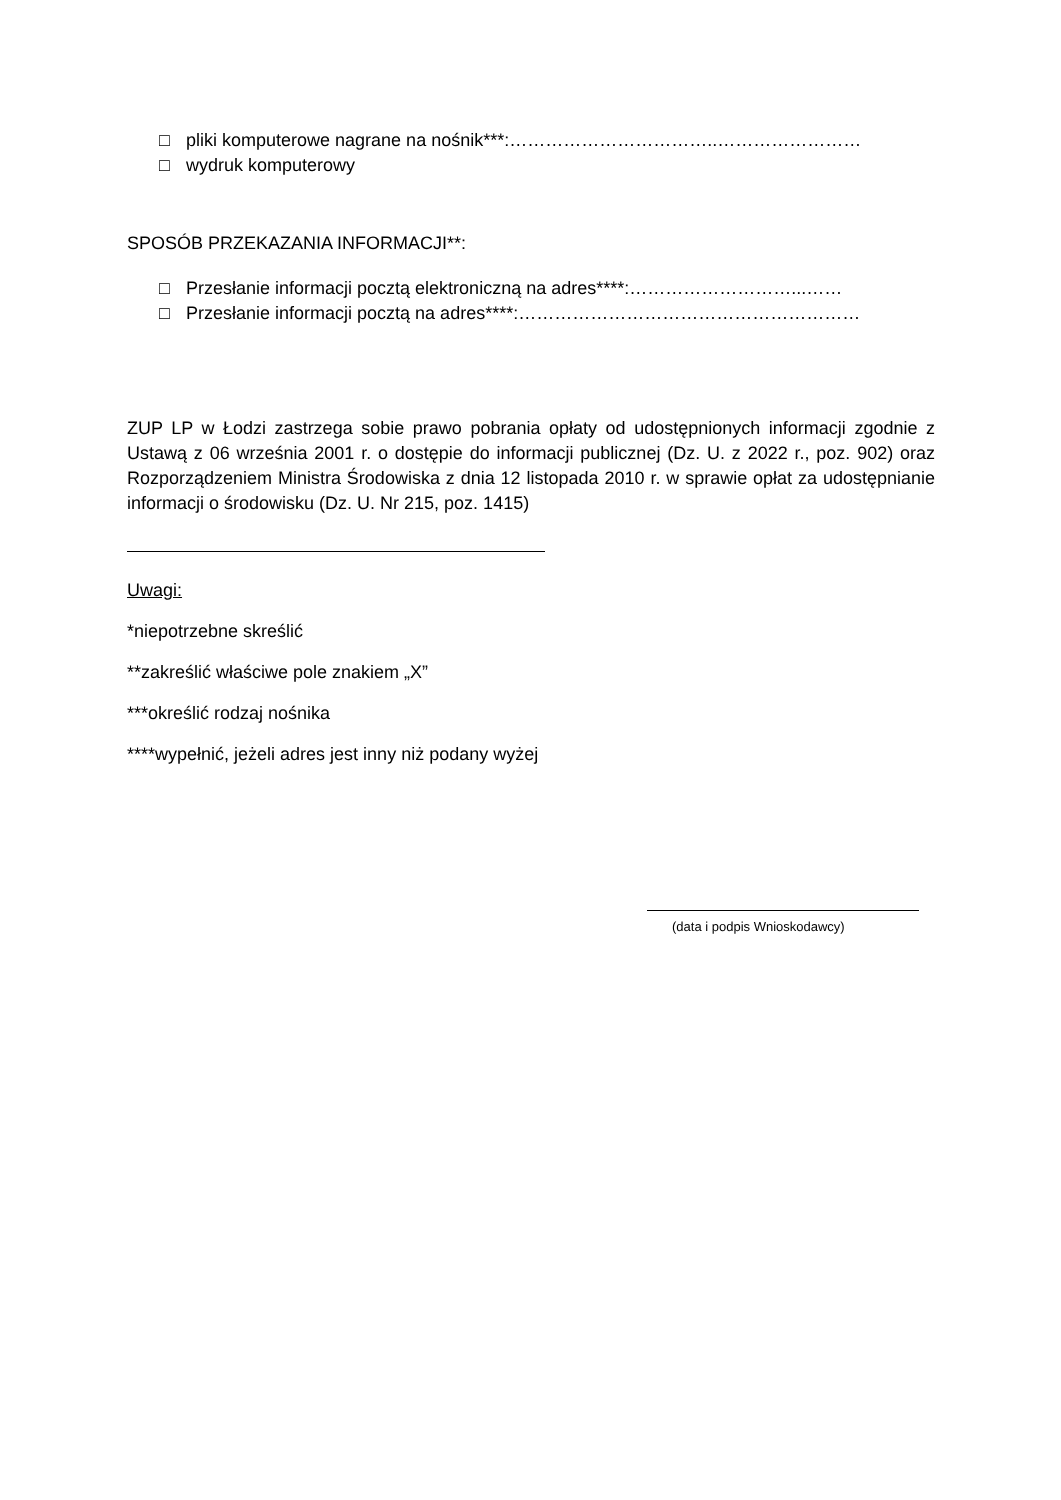□ pliki komputerowe nagrane na nośnik***:……………………………..……………………
□ wydruk komputerowy
SPOSÓB PRZEKAZANIA INFORMACJI**:
□ Przesłanie informacji pocztą elektroniczną na adres****:………………………...……
□ Przesłanie informacji pocztą na adres****:…………………………………………………
ZUP LP w Łodzi zastrzega sobie prawo pobrania opłaty od udostępnionych informacji zgodnie z Ustawą z 06 września 2001 r. o dostępie do informacji publicznej (Dz. U. z 2022 r., poz. 902) oraz Rozporządzeniem Ministra Środowiska z dnia 12 listopada 2010 r. w sprawie opłat za udostępnianie informacji o środowisku (Dz. U. Nr 215, poz. 1415)
Uwagi:
*niepotrzebne skreślić
**zakreślić właściwe pole znakiem „X”
***określić rodzaj nośnika
****wypełnić, jeżeli adres jest inny niż podany wyżej
(data i podpis Wnioskodawcy)